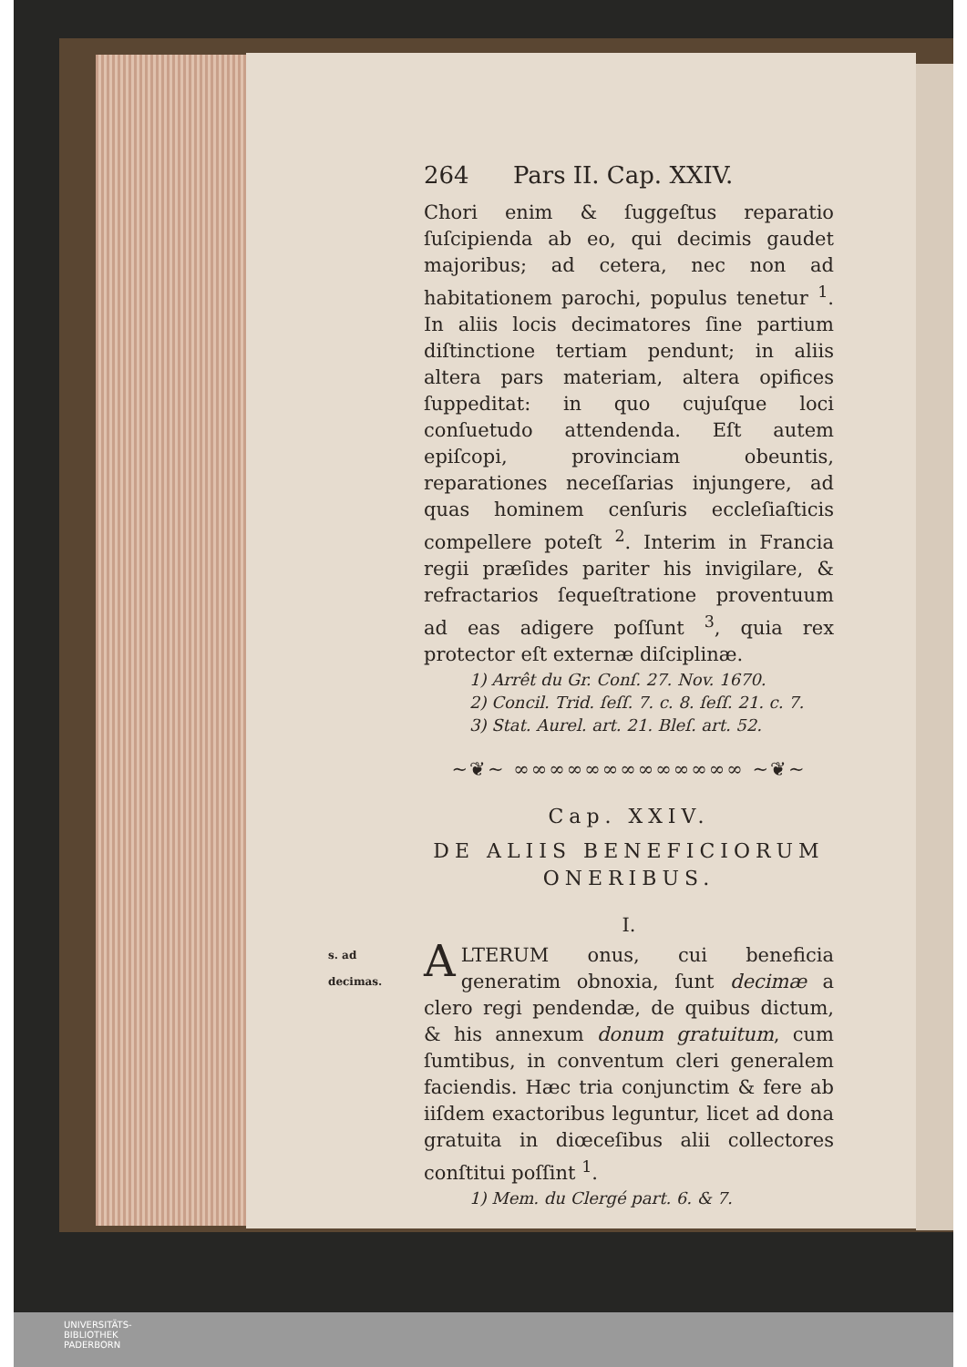264 Pars II. Cap. XXIV.
Chori enim & ſuggeſtus reparatio ſuſcipienda ab eo, qui decimis gaudet majoribus; ad cetera, nec non ad habitationem parochi, populus tenetur <sup>1</sup>. In aliis locis decimatores ſine partium diſtinctione tertiam pendunt; in aliis altera pars materiam, altera opifices ſuppeditat: in quo cujuſque loci conſuetudo attendenda. Eſt autem epiſcopi, provinciam obeuntis, reparationes neceſſarias injungere, ad quas hominem cenſuris eccleſiaſticis compellere poteſt <sup>2</sup>. Interim in Francia regii præſides pariter his invigilare, & refractarios ſequeſtratione proventuum ad eas adigere poſſunt <sup>3</sup>, quia rex protector eſt externæ diſciplinæ.
1) Arrêt du Gr. Conſ. 27. Nov. 1670.
2) Concil. Trid. ſeſſ. 7. c. 8. ſeſſ. 21. c. 7.
3) Stat. Aurel. art. 21. Bleſ. art. 52.
~❦~ ∞∞∞∞∞∞∞∞∞∞∞∞∞ ~❦~
Cap. XXIV.
DE ALIIS BENEFICIORUM
ONERIBUS.
I.
s. ad decimas.
ALTERUM onus, cui beneficia generatim obnoxia, ſunt decimæ a clero regi pendendæ, de quibus dictum, & his annexum donum gratuitum, cum ſumtibus, in conventum cleri generalem faciendis. Hæc tria conjunctim & fere ab iiſdem exactoribus leguntur, licet ad dona gratuita in diœceſibus alii collectores conſtitui poſſint <sup>1</sup>.
1) Mem. du Clergé part. 6. & 7.
UNIVERSITÄTS-
BIBLIOTHEK
PADERBORN